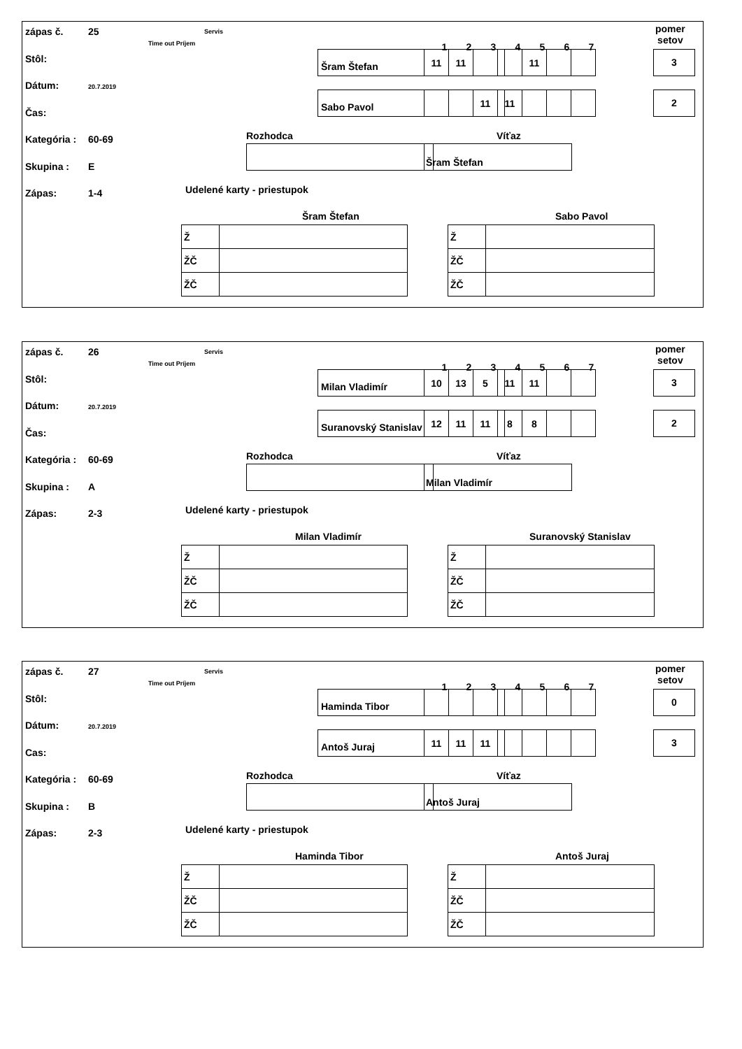zápas č. 25
Stôl:
Dátum: 20.7.2019
Čas:
Kategória : 60-69
Skupina : E
Zápas: 1-4
Servis
Time out Príjem
Šram Štefan
Sabo Pavol
1234567
pomer
setov
| 11 | 11 | | | 11 | | |
| | | 11 | 11 | | | |
3
2
Rozhodca Víťaz
Šram Štefan
Udelené karty - priestupok
Šram Štefan Sabo Pavol
| Ž | |
| ŽČ | |
| ŽČ | |
| Ž | |
| ŽČ | |
| ŽČ | |
zápas č. 26
Stôl:
Dátum: 20.7.2019
Čas:
Kategória : 60-69
Skupina : A
Zápas: 2-3
Servis
Time out Príjem
Milan Vladimír
Suranovský Stanislav
1234567
pomer
setov
| 10 | 13 | 5 | 11 | 11 | | |
| 12 | 11 | 11 | 8 | 8 | | |
3
2
Rozhodca Víťaz
Milan Vladimír
Udelené karty - priestupok
Milan Vladimír Suranovský Stanislav
| Ž | |
| ŽČ | |
| ŽČ | |
| Ž | |
| ŽČ | |
| ŽČ | |
zápas č. 27
Stôl:
Dátum: 20.7.2019
Cas:
Kategória : 60-69
Skupina : B
Zápas: 2-3
Servis
Time out Príjem
Haminda Tibor
Antoš Juraj
1234567
pomer
setov
| 11 | 11 | 11 | | | | |
0
3
Rozhodca Víťaz
Antoš Juraj
Udelené karty - priestupok
Haminda Tibor Antoš Juraj
| Ž | |
| ŽČ | |
| ŽČ | |
| Ž | |
| ŽČ | |
| ŽČ | |